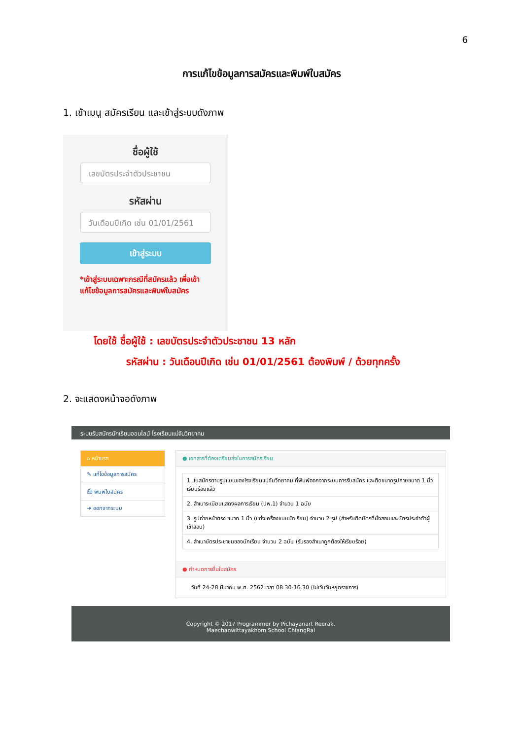6
การแก้ไขข้อมูลการสมัครและพิมพ์ใบสมัคร
1. เข้าเมนู สมัครเรียน และเข้าสู่ระบบดังภาพ
ชื่อผู้ใช้
เลขบัตรประจำตัวประชาชน
รหัสผ่าน
วันเดือนปีเกิด เช่น 01/01/2561
เข้าสู่ระบบ
*เข้าสู่ระบบเฉพาะกรณีที่สมัครแล้ว เพื่อเข้าแก้ไขข้อมูลการสมัครและพิมพ์ใบสมัคร
โดยใช้ ชื่อผู้ใช้ : เลขบัตรประจำตัวประชาชน 13 หลัก
รหัสผ่าน : วันเดือนปีเกิด เช่น 01/01/2561 ต้องพิมพ์ / ด้วยทุกครั้ง
2. จะแสดงหน้าจอดังภาพ
ระบบรับสมัครนักเรียนออนไลน์ โรงเรียนแม่จันวิทยาคม
⌂ หน้าแรก
✎ แก้ไขข้อมูลการสมัคร
⎙ พิมพ์ใบสมัคร
➜ ออกจากระบบ
● เอกสารที่ต้องเตรียมส่งในการสมัครเรียน
1. ใบสมัครตามรูปแบบของโรงเรียนแม่จันวิทยาคม ที่พิมพ์ออกจากระบบการรับสมัคร และติดขนาดรูปถ่ายขนาด 1 นิ้ว เรียบร้อยแล้ว
2. สำเนาระเบียนแสดงผลการเรียน (ปพ.1) จำนวน 1 ฉบับ
3. รูปถ่ายหน้าตรง ขนาด 1 นิ้ว (แต่งเครื่องแบบนักเรียน) จำนวน 2 รูป (สำหรับติดบัตรที่นั่งสอบและบัตรประจำตัวผู้เข้าสอบ)
4. สำเนาบัตรประชาชนของนักเรียน จำนวน 2 ฉบับ (รับรองสำเนาถูกต้องให้เรียบร้อย)
● กำหนดการยื่นใบสมัคร
วันที่ 24-28 มีนาคม พ.ศ. 2562 เวลา 08.30-16.30 (ไม่เว้นวันหยุดราชการ)
Copyright © 2017 Programmer by Pichayanart Reerak.
Maechanwittayakhom School ChiangRai